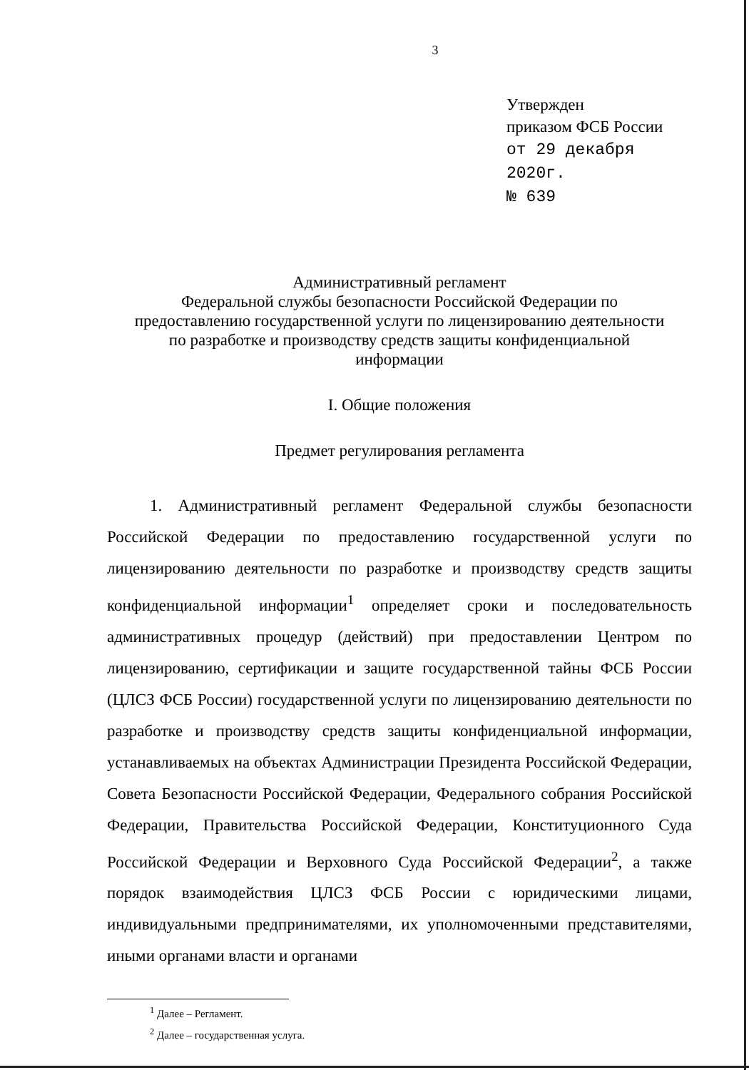3
Утвержден
приказом ФСБ России
от 29 декабря 2020г.
№ 639
Административный регламент
Федеральной службы безопасности Российской Федерации по
предоставлению государственной услуги по лицензированию деятельности
по разработке и производству средств защиты конфиденциальной
информации
I. Общие положения
Предмет регулирования регламента
1. Административный регламент Федеральной службы безопасности Российской Федерации по предоставлению государственной услуги по лицензированию деятельности по разработке и производству средств защиты конфиденциальной информации<sup>1</sup> определяет сроки и последовательность административных процедур (действий) при предоставлении Центром по лицензированию, сертификации и защите государственной тайны ФСБ России (ЦЛСЗ ФСБ России) государственной услуги по лицензированию деятельности по разработке и производству средств защиты конфиденциальной информации, устанавливаемых на объектах Администрации Президента Российской Федерации, Совета Безопасности Российской Федерации, Федерального собрания Российской Федерации, Правительства Российской Федерации, Конституционного Суда Российской Федерации и Верховного Суда Российской Федерации<sup>2</sup>, а также порядок взаимодействия ЦЛСЗ ФСБ России с юридическими лицами, индивидуальными предпринимателями, их уполномоченными представителями, иными органами власти и органами
<sup>1</sup> Далее – Регламент.
<sup>2</sup> Далее – государственная услуга.